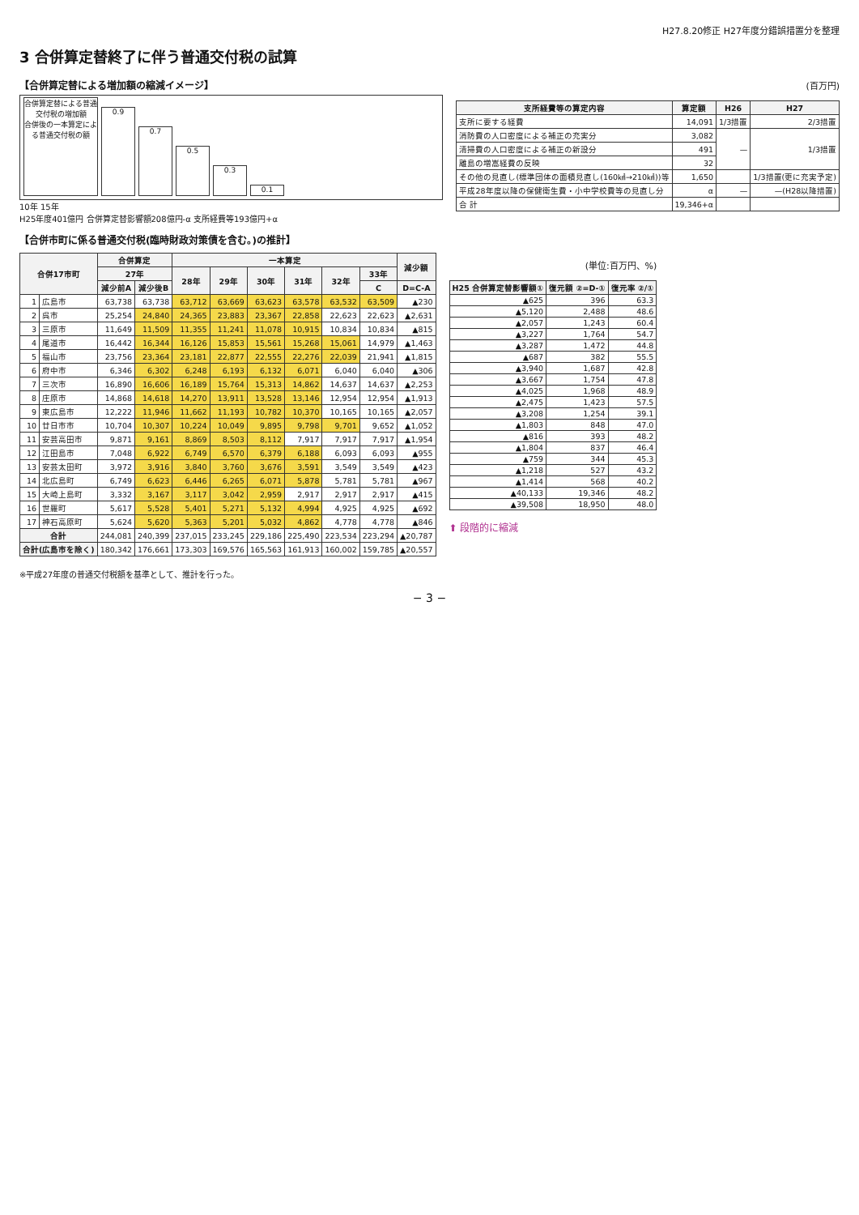H27.8.20修正 H27年度分錯誤措置分を整理
3 合併算定替終了に伴う普通交付税の試算
【合併算定替による増加額の縮減イメージ】
合併算定替による普通交付税の増加額
合併後の一本算定による普通交付税の額
0.9
0.7
0.5
0.3
0.1
10年 15年
H25年度401億円 合併算定替影響額208億円-α 支所経費等193億円+α
(百万円)
| 支所経費等の算定内容 | 算定額 | H26 | H27 |
| --- | --- | --- | --- |
| 支所に要する経費 | 14,091 | 1/3措置 | 2/3措置 |
| 消防費の人口密度による補正の充実分 | 3,082 | — | 1/3措置 |
| 清掃費の人口密度による補正の新設分 | 491 | | |
| 離島の増嵩経費の反映 | 32 | | |
| その他の見直し(標準団体の面積見直し(160㎢→210㎢))等 | 1,650 | | 1/3措置(更に充実予定) |
| 平成28年度以降の保健衛生費・小中学校費等の見直し分 | α | — | —(H28以降措置) |
| 合 計 | 19,346+α | | |
【合併市町に係る普通交付税(臨時財政対策債を含む。)の推計】
| 合併17市町 | | 合併算定 | | 一本算定 | | | | | | 減少額 |
| --- | --- | --- | --- | --- | --- | --- | --- | --- | --- | --- |
| | | 27年 | | 28年 | 29年 | 30年 | 31年 | 32年 | 33年 | |
| | | 減少前A | 減少後B | | | | | | C | D=C-A |
| 1 | 広島市 | 63,738 | 63,738 | 63,712 | 63,669 | 63,623 | 63,578 | 63,532 | 63,509 | ▲230 |
| 2 | 呉市 | 25,254 | 24,840 | 24,365 | 23,883 | 23,367 | 22,858 | 22,623 | 22,623 | ▲2,631 |
| 3 | 三原市 | 11,649 | 11,509 | 11,355 | 11,241 | 11,078 | 10,915 | 10,834 | 10,834 | ▲815 |
| 4 | 尾道市 | 16,442 | 16,344 | 16,126 | 15,853 | 15,561 | 15,268 | 15,061 | 14,979 | ▲1,463 |
| 5 | 福山市 | 23,756 | 23,364 | 23,181 | 22,877 | 22,555 | 22,276 | 22,039 | 21,941 | ▲1,815 |
| 6 | 府中市 | 6,346 | 6,302 | 6,248 | 6,193 | 6,132 | 6,071 | 6,040 | 6,040 | ▲306 |
| 7 | 三次市 | 16,890 | 16,606 | 16,189 | 15,764 | 15,313 | 14,862 | 14,637 | 14,637 | ▲2,253 |
| 8 | 庄原市 | 14,868 | 14,618 | 14,270 | 13,911 | 13,528 | 13,146 | 12,954 | 12,954 | ▲1,913 |
| 9 | 東広島市 | 12,222 | 11,946 | 11,662 | 11,193 | 10,782 | 10,370 | 10,165 | 10,165 | ▲2,057 |
| 10 | 廿日市市 | 10,704 | 10,307 | 10,224 | 10,049 | 9,895 | 9,798 | 9,701 | 9,652 | ▲1,052 |
| 11 | 安芸高田市 | 9,871 | 9,161 | 8,869 | 8,503 | 8,112 | 7,917 | 7,917 | 7,917 | ▲1,954 |
| 12 | 江田島市 | 7,048 | 6,922 | 6,749 | 6,570 | 6,379 | 6,188 | 6,093 | 6,093 | ▲955 |
| 13 | 安芸太田町 | 3,972 | 3,916 | 3,840 | 3,760 | 3,676 | 3,591 | 3,549 | 3,549 | ▲423 |
| 14 | 北広島町 | 6,749 | 6,623 | 6,446 | 6,265 | 6,071 | 5,878 | 5,781 | 5,781 | ▲967 |
| 15 | 大崎上島町 | 3,332 | 3,167 | 3,117 | 3,042 | 2,959 | 2,917 | 2,917 | 2,917 | ▲415 |
| 16 | 世羅町 | 5,617 | 5,528 | 5,401 | 5,271 | 5,132 | 4,994 | 4,925 | 4,925 | ▲692 |
| 17 | 神石高原町 | 5,624 | 5,620 | 5,363 | 5,201 | 5,032 | 4,862 | 4,778 | 4,778 | ▲846 |
| 合計 | | 244,081 | 240,399 | 237,015 | 233,245 | 229,186 | 225,490 | 223,534 | 223,294 | ▲20,787 |
| 合計(広島市を除く) | | 180,342 | 176,661 | 173,303 | 169,576 | 165,563 | 161,913 | 160,002 | 159,785 | ▲20,557 |
(単位:百万円、%)
| H25 合併算定替影響額① | 復元額 ②=D-① | 復元率 ②/① |
| --- | --- | --- |
| ▲625 | 396 | 63.3 |
| ▲5,120 | 2,488 | 48.6 |
| ▲2,057 | 1,243 | 60.4 |
| ▲3,227 | 1,764 | 54.7 |
| ▲3,287 | 1,472 | 44.8 |
| ▲687 | 382 | 55.5 |
| ▲3,940 | 1,687 | 42.8 |
| ▲3,667 | 1,754 | 47.8 |
| ▲4,025 | 1,968 | 48.9 |
| ▲2,475 | 1,423 | 57.5 |
| ▲3,208 | 1,254 | 39.1 |
| ▲1,803 | 848 | 47.0 |
| ▲816 | 393 | 48.2 |
| ▲1,804 | 837 | 46.4 |
| ▲759 | 344 | 45.3 |
| ▲1,218 | 527 | 43.2 |
| ▲1,414 | 568 | 40.2 |
| ▲40,133 | 19,346 | 48.2 |
| ▲39,508 | 18,950 | 48.0 |
⬆ 段階的に縮減
※平成27年度の普通交付税額を基準として、推計を行った。
− 3 −